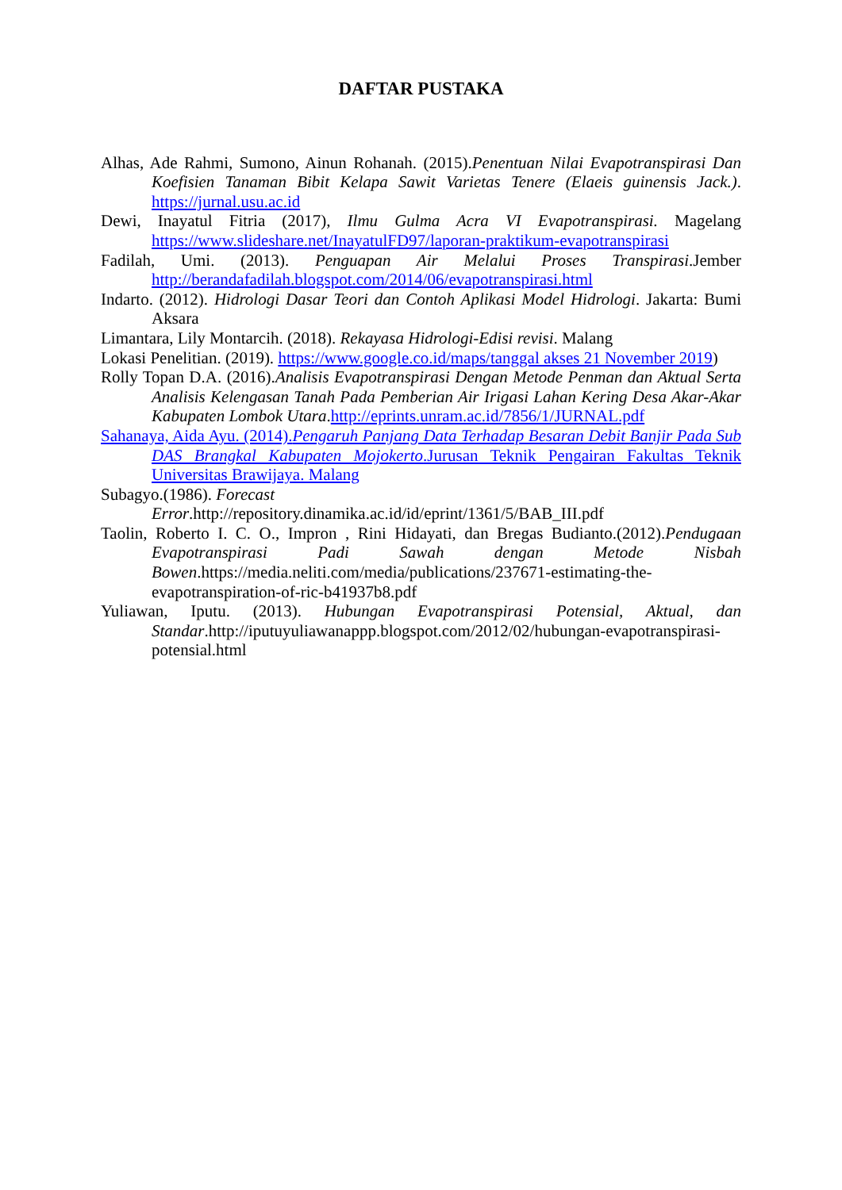DAFTAR PUSTAKA
Alhas, Ade Rahmi, Sumono, Ainun Rohanah. (2015).Penentuan Nilai Evapotranspirasi Dan Koefisien Tanaman Bibit Kelapa Sawit Varietas Tenere (Elaeis guinensis Jack.). https://jurnal.usu.ac.id
Dewi, Inayatul Fitria (2017), Ilmu Gulma Acra VI Evapotranspirasi. Magelang https://www.slideshare.net/InayatulFD97/laporan-praktikum-evapotranspirasi
Fadilah, Umi. (2013). Penguapan Air Melalui Proses Transpirasi.Jember http://berandafadilah.blogspot.com/2014/06/evapotranspirasi.html
Indarto. (2012). Hidrologi Dasar Teori dan Contoh Aplikasi Model Hidrologi. Jakarta: Bumi Aksara
Limantara, Lily Montarcih. (2018). Rekayasa Hidrologi-Edisi revisi. Malang
Lokasi Penelitian. (2019). https://www.google.co.id/maps/tanggal akses 21 November 2019)
Rolly Topan D.A. (2016).Analisis Evapotranspirasi Dengan Metode Penman dan Aktual Serta Analisis Kelengasan Tanah Pada Pemberian Air Irigasi Lahan Kering Desa Akar-Akar Kabupaten Lombok Utara.http://eprints.unram.ac.id/7856/1/JURNAL.pdf
Sahanaya, Aida Ayu. (2014).Pengaruh Panjang Data Terhadap Besaran Debit Banjir Pada Sub DAS Brangkal Kabupaten Mojokerto.Jurusan Teknik Pengairan Fakultas Teknik Universitas Brawijaya. Malang
Subagyo.(1986). Forecast
Error.http://repository.dinamika.ac.id/id/eprint/1361/5/BAB_III.pdf
Taolin, Roberto I. C. O., Impron , Rini Hidayati, dan Bregas Budianto.(2012).Pendugaan Evapotranspirasi Padi Sawah dengan Metode Nisbah Bowen.https://media.neliti.com/media/publications/237671-estimating-the-evapotranspiration-of-ric-b41937b8.pdf
Yuliawan, Iputu. (2013). Hubungan Evapotranspirasi Potensial, Aktual, dan Standar.http://iputuyuliawanappp.blogspot.com/2012/02/hubungan-evapotranspirasi-potensial.html